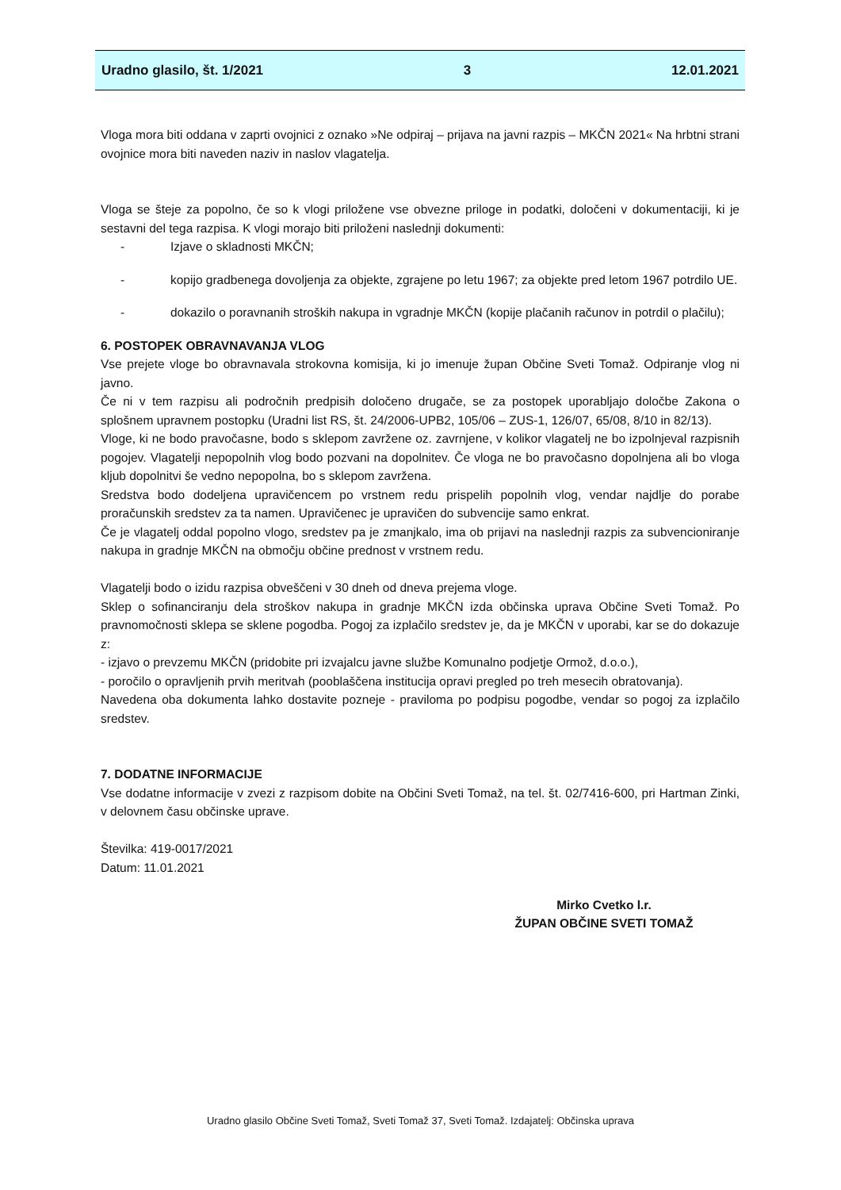Uradno glasilo, št. 1/2021 3 12.01.2021
Vloga mora biti oddana v zaprti ovojnici z oznako »Ne odpiraj – prijava na javni razpis – MKČN 2021« Na hrbtni strani ovojnice mora biti naveden naziv in naslov vlagatelja.
Vloga se šteje za popolno, če so k vlogi priložene vse obvezne priloge in podatki, določeni v dokumentaciji, ki je sestavni del tega razpisa. K vlogi morajo biti priloženi naslednji dokumenti:
- Izjave o skladnosti MKČN;
- kopijo gradbenega dovoljenja za objekte, zgrajene po letu 1967; za objekte pred letom 1967 potrdilo UE.
- dokazilo o poravnanih stroških nakupa in vgradnje MKČN (kopije plačanih računov in potrdil o plačilu);
6. POSTOPEK OBRAVNAVANJA VLOG
Vse prejete vloge bo obravnavala strokovna komisija, ki jo imenuje župan Občine Sveti Tomaž. Odpiranje vlog ni javno.
Če ni v tem razpisu ali področnih predpisih določeno drugače, se za postopek uporabljajo določbe Zakona o splošnem upravnem postopku (Uradni list RS, št. 24/2006-UPB2, 105/06 – ZUS-1, 126/07, 65/08, 8/10 in 82/13).
Vloge, ki ne bodo pravočasne, bodo s sklepom zavržene oz. zavrnjene, v kolikor vlagatelj ne bo izpolnjeval razpisnih pogojev. Vlagatelji nepopolnih vlog bodo pozvani na dopolnitev. Če vloga ne bo pravočasno dopolnjena ali bo vloga kljub dopolnitvi še vedno nepopolna, bo s sklepom zavržena.
Sredstva bodo dodeljena upravičencem po vrstnem redu prispelih popolnih vlog, vendar najdlje do porabe proračunskih sredstev za ta namen. Upravičenec je upravičen do subvencije samo enkrat.
Če je vlagatelj oddal popolno vlogo, sredstev pa je zmanjkalo, ima ob prijavi na naslednji razpis za subvencioniranje nakupa in gradnje MKČN na območju občine prednost v vrstnem redu.
Vlagatelji bodo o izidu razpisa obveščeni v 30 dneh od dneva prejema vloge.
Sklep o sofinanciranju dela stroškov nakupa in gradnje MKČN izda občinska uprava Občine Sveti Tomaž. Po pravnomočnosti sklepa se sklene pogodba. Pogoj za izplačilo sredstev je, da je MKČN v uporabi, kar se do dokazuje z:
- izjavo o prevzemu MKČN (pridobite pri izvajalcu javne službe Komunalno podjetje Ormož, d.o.o.),
- poročilo o opravljenih prvih meritvah (pooblaščena institucija opravi pregled po treh mesecih obratovanja).
Navedena oba dokumenta lahko dostavite pozneje - praviloma po podpisu pogodbe, vendar so pogoj za izplačilo sredstev.
7. DODATNE INFORMACIJE
Vse dodatne informacije v zvezi z razpisom dobite na Občini Sveti Tomaž, na tel. št. 02/7416-600, pri Hartman Zinki, v delovnem času občinske uprave.
Številka: 419-0017/2021
Datum: 11.01.2021
Mirko Cvetko l.r.
ŽUPAN OBČINE SVETI TOMAŽ
Uradno glasilo Občine Sveti Tomaž, Sveti Tomaž 37, Sveti Tomaž. Izdajatelj: Občinska uprava